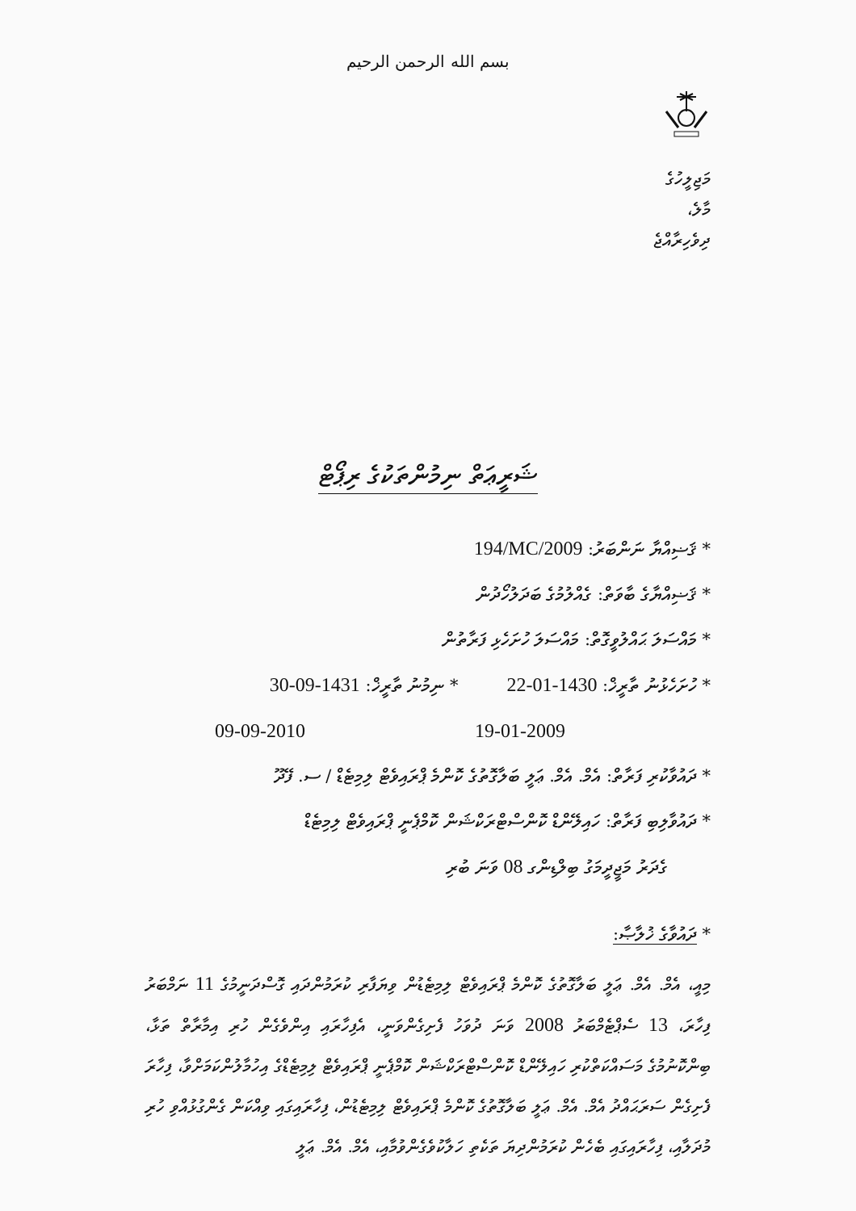بسم الله الرحمن الرحيم
މަޖިލީހުގެ
މާލެ،
ދިވެހިރާއްޖެ
ޝަރީޢަތް ނިމުންތަކުގެ ރިޕޯޓް
* ޤަޟިއްޔާ ނަންބަރު: 194/MC/2009
* ޤަޟިއްޔާގެ ބާވަތް: ގެއްލުމުގެ ބަދަލުހޯދުން
* މައްސަލަ ޙައްލުވީގޮތް: މައްސަލަ ހުށަހެޅި ފަރާތުން
* ހުށަހެޅުނު ތާރީޚް: 22-01-1430 * ނިމުނު ތާރީޚް: 30-09-1431
19-01-2009 09-09-2010
* ދައުވާކުރި ފަރާތް: އެމް. އެމް. ޢަލީ ބަލާގޮތުގެ ކޮންމެ ޕްރައިވެޓް ލިމިޓެޑް / ސ. ފޭދޫ
* ދައުވާލިބި ފަރާތް: ހައިލޭންޑް ކޮންސްޓްރަކްޝަން ކޮމްޕެނީ ޕްރައިވެޓް ލިމިޓެޑް
ގެދަރު މަޖީދީމަގު ބިލްޑިންގ 08 ވަނަ ބުރި
* ދައުވާގެ ޚުލާޞާ:
މިއީ، އެމް. އެމް. ޢަލީ ބަލާގޮތުގެ ކޮންމެ ޕްރައިވެޓް ލިމިޓެޑުން ވިޔަފާރި ކުރަމުންދައި ގޮސްދަނީމުގެ 11 ނަމްބަރު ފިހާރަ، 13 ސެޕްޓެމްބަރު 2008 ވަނަ ދުވަހު ފެށިގެންވަނީ، އެފިހާރައި އިންވެގެން ހުރި އިމާރާތް ތަޅާ، ބިންކޮނުމުގެ މަސައްކަތްކުރި ހައިލޭންޑް ކޮންސްޓްރަކްޝަން ކޮމްޕެނީ ޕްރައިވެޓް ލިމިޓެޑްގެ އިހުމާލުންކަމަށްވާ، ފިހާރަ ފެށިގެން ސަރަޙައްދު އެމް. އެމް. ޢަލީ ބަލާގޮތުގެ ކޮންމެ ޕްރައިވެޓް ލިމިޓެޑުން، ފިހާރައިގައި ވިއްކަން ގެންގުޅުއްވި ހުރި މުދަލާއި، ފިހާރައިގައި ބެހެން ކުރަމުންދިޔަ ތަކެތި ހަލާކުވެގެންވުމާއި، އެމް. އެމް. ޢަލީ